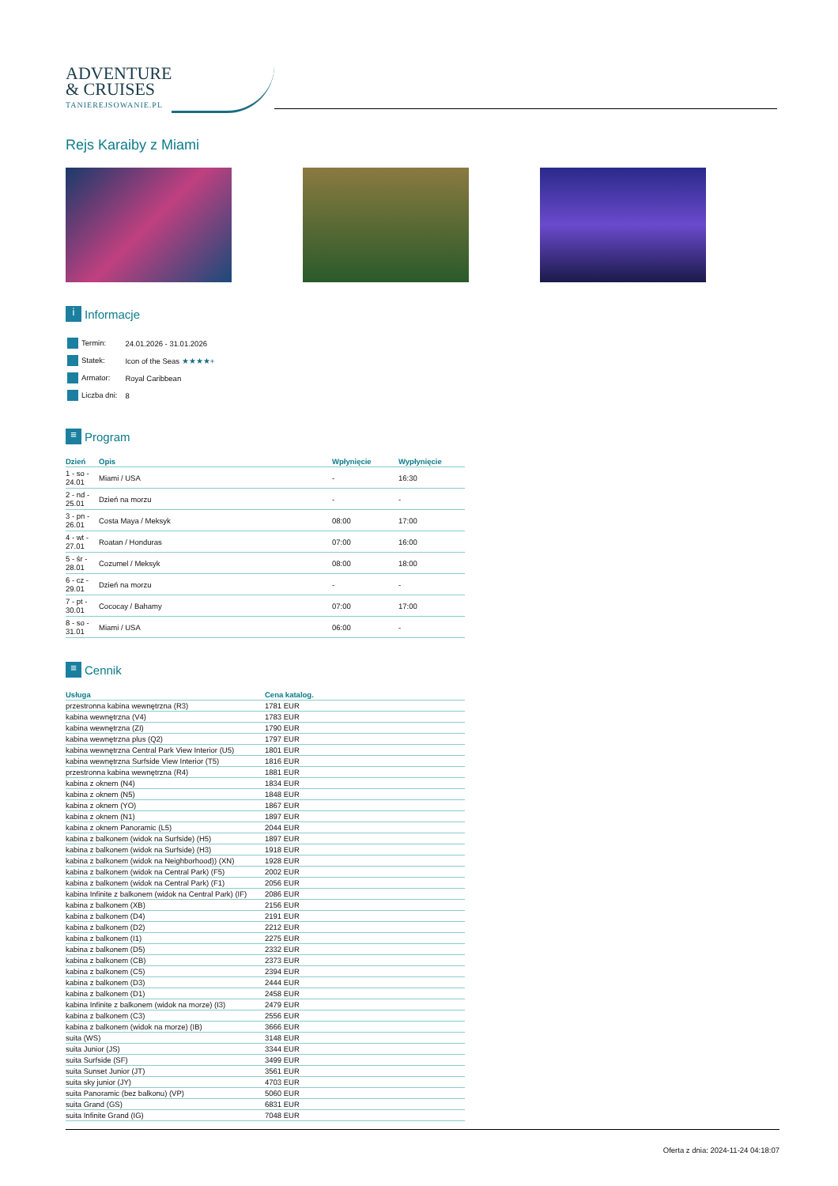ADVENTURE
& CRUISES
TANIEREJSOWANIE.PL
Rejs Karaiby z Miami
i Informacje
| Termin: | 24.01.2026 - 31.01.2026 |
| Statek: | Icon of the Seas ★★★★+ |
| Armator: | Royal Caribbean |
| Liczba dni: | 8 |
≡ Program
| Dzień | Opis | Wpłynięcie | Wypłynięcie |
| --- | --- | --- | --- |
| 1 - so - 24.01 | Miami / USA | - | 16:30 |
| 2 - nd - 25.01 | Dzień na morzu | - | - |
| 3 - pn - 26.01 | Costa Maya / Meksyk | 08:00 | 17:00 |
| 4 - wt - 27.01 | Roatan / Honduras | 07:00 | 16:00 |
| 5 - śr - 28.01 | Cozumel / Meksyk | 08:00 | 18:00 |
| 6 - cz - 29.01 | Dzień na morzu | - | - |
| 7 - pt - 30.01 | Cococay / Bahamy | 07:00 | 17:00 |
| 8 - so - 31.01 | Miami / USA | 06:00 | - |
≡ Cennik
| Usługa | Cena katalog. |
| --- | --- |
| przestronna kabina wewnętrzna (R3) | 1781 EUR |
| kabina wewnętrzna (V4) | 1783 EUR |
| kabina wewnętrzna (ZI) | 1790 EUR |
| kabina wewnętrzna plus (Q2) | 1797 EUR |
| kabina wewnętrzna Central Park View Interior (U5) | 1801 EUR |
| kabina wewnętrzna Surfside View Interior (T5) | 1816 EUR |
| przestronna kabina wewnętrzna (R4) | 1881 EUR |
| kabina z oknem (N4) | 1834 EUR |
| kabina z oknem (N5) | 1848 EUR |
| kabina z oknem (YO) | 1867 EUR |
| kabina z oknem (N1) | 1897 EUR |
| kabina z oknem Panoramic (L5) | 2044 EUR |
| kabina z balkonem (widok na Surfside) (H5) | 1897 EUR |
| kabina z balkonem (widok na Surfside) (H3) | 1918 EUR |
| kabina z balkonem (widok na Neighborhood)) (XN) | 1928 EUR |
| kabina z balkonem (widok na Central Park) (F5) | 2002 EUR |
| kabina z balkonem (widok na Central Park) (F1) | 2056 EUR |
| kabina Infinite z balkonem (widok na Central Park) (IF) | 2086 EUR |
| kabina z balkonem (XB) | 2156 EUR |
| kabina z balkonem (D4) | 2191 EUR |
| kabina z balkonem (D2) | 2212 EUR |
| kabina z balkonem (I1) | 2275 EUR |
| kabina z balkonem (D5) | 2332 EUR |
| kabina z balkonem (CB) | 2373 EUR |
| kabina z balkonem (C5) | 2394 EUR |
| kabina z balkonem (D3) | 2444 EUR |
| kabina z balkonem (D1) | 2458 EUR |
| kabina Infinite z balkonem (widok na morze) (I3) | 2479 EUR |
| kabina z balkonem (C3) | 2556 EUR |
| kabina z balkonem (widok na morze) (IB) | 3666 EUR |
| suita (WS) | 3148 EUR |
| suita Junior (JS) | 3344 EUR |
| suita Surfside (SF) | 3499 EUR |
| suita Sunset Junior (JT) | 3561 EUR |
| suita sky junior (JY) | 4703 EUR |
| suita Panoramic (bez balkonu) (VP) | 5060 EUR |
| suita Grand (GS) | 6831 EUR |
| suita Infinite Grand (IG) | 7048 EUR |
Oferta z dnia: 2024-11-24 04:18:07